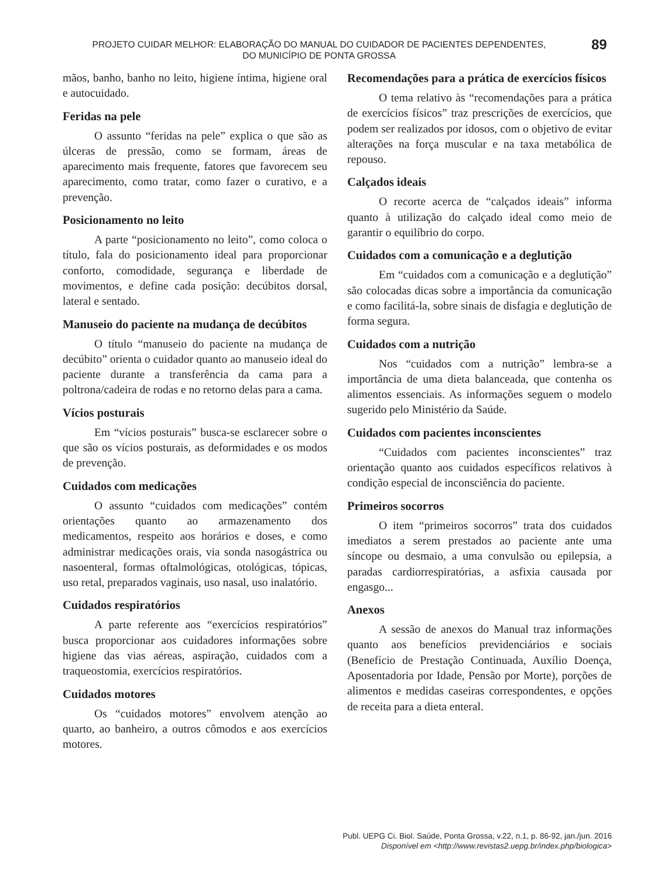PROJETO CUIDAR MELHOR: ELABORAÇÃO DO MANUAL DO CUIDADOR DE PACIENTES DEPENDENTES,
DO MUNICÍPIO DE PONTA GROSSA
89
mãos, banho, banho no leito, higiene íntima, higiene oral e autocuidado.
Feridas na pele
O assunto “feridas na pele” explica o que são as úlceras de pressão, como se formam, áreas de aparecimento mais frequente, fatores que favorecem seu aparecimento, como tratar, como fazer o curativo, e a prevenção.
Posicionamento no leito
A parte “posicionamento no leito”, como coloca o título, fala do posicionamento ideal para proporcionar conforto, comodidade, segurança e liberdade de movimentos, e define cada posição: decúbitos dorsal, lateral e sentado.
Manuseio do paciente na mudança de decúbitos
O título “manuseio do paciente na mudança de decúbito” orienta o cuidador quanto ao manuseio ideal do paciente durante a transferência da cama para a poltrona/cadeira de rodas e no retorno delas para a cama.
Vícios posturais
Em “vícios posturais” busca-se esclarecer sobre o que são os vícios posturais, as deformidades e os modos de prevenção.
Cuidados com medicações
O assunto “cuidados com medicações” contém orientações quanto ao armazenamento dos medicamentos, respeito aos horários e doses, e como administrar medicações orais, via sonda nasogástrica ou nasoenteral, formas oftalmológicas, otológicas, tópicas, uso retal, preparados vaginais, uso nasal, uso inalatório.
Cuidados respiratórios
A parte referente aos “exercícios respiratórios” busca proporcionar aos cuidadores informações sobre higiene das vias aéreas, aspiração, cuidados com a traqueostomia, exercícios respiratórios.
Cuidados motores
Os “cuidados motores” envolvem atenção ao quarto, ao banheiro, a outros cômodos e aos exercícios motores.
Recomendações para a prática de exercícios físicos
O tema relativo às “recomendações para a prática de exercícios físicos” traz prescrições de exercícios, que podem ser realizados por idosos, com o objetivo de evitar alterações na força muscular e na taxa metabólica de repouso.
Calçados ideais
O recorte acerca de “calçados ideais” informa quanto à utilização do calçado ideal como meio de garantir o equilíbrio do corpo.
Cuidados com a comunicação e a deglutição
Em “cuidados com a comunicação e a deglutição” são colocadas dicas sobre a importância da comunicação e como facilitá-la, sobre sinais de disfagia e deglutição de forma segura.
Cuidados com a nutrição
Nos “cuidados com a nutrição” lembra-se a importância de uma dieta balanceada, que contenha os alimentos essenciais. As informações seguem o modelo sugerido pelo Ministério da Saúde.
Cuidados com pacientes inconscientes
“Cuidados com pacientes inconscientes” traz orientação quanto aos cuidados específicos relativos à condição especial de inconsciência do paciente.
Primeiros socorros
O item “primeiros socorros” trata dos cuidados imediatos a serem prestados ao paciente ante uma síncope ou desmaio, a uma convulsão ou epilepsia, a paradas cardiorrespiratórias, a asfixia causada por engasgo...
Anexos
A sessão de anexos do Manual traz informações quanto aos benefícios previdenciários e sociais (Benefício de Prestação Continuada, Auxílio Doença, Aposentadoria por Idade, Pensão por Morte), porções de alimentos e medidas caseiras correspondentes, e opções de receita para a dieta enteral.
Publ. UEPG Ci. Biol. Saúde, Ponta Grossa, v.22, n.1, p. 86-92, jan./jun. 2016
Disponível em <http://www.revistas2.uepg.br/index.php/biologica>